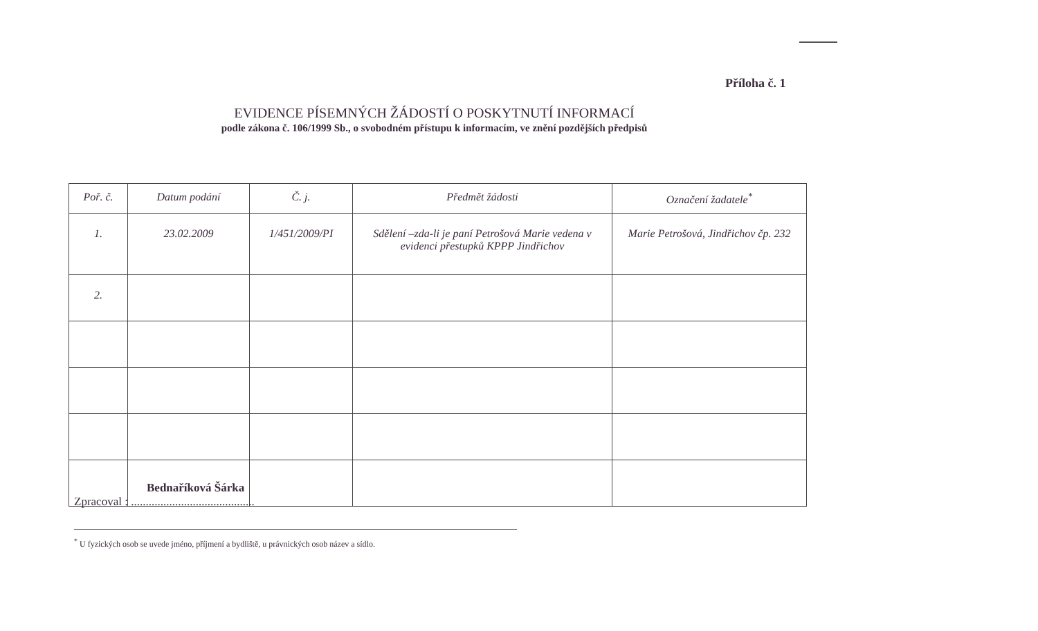Příloha č. 1
EVIDENCE PÍSEMNÝCH ŽÁDOSTÍ O POSKYTNUTÍ INFORMACÍ
podle zákona č. 106/1999 Sb., o svobodném přístupu k informacím, ve znění pozdějších předpisů
| Poř. č. | Datum podání | Č. j. | Předmět žádosti | Označení žadatele<sup>*</sup> |
| --- | --- | --- | --- | --- |
| 1. | 23.02.2009 | 1/451/2009/PI | Sdělení –zda-li je paní Petrošová Marie vedena v evidenci přestupků KPPP Jindřichov | Marie Petrošová, Jindřichov čp. 232 |
| 2. | | | | |
Bednaříková Šárka
Zpracoval : ..........................................
<sup>*</sup> U fyzických osob se uvede jméno, příjmení a bydliště, u právnických osob název a sídlo.